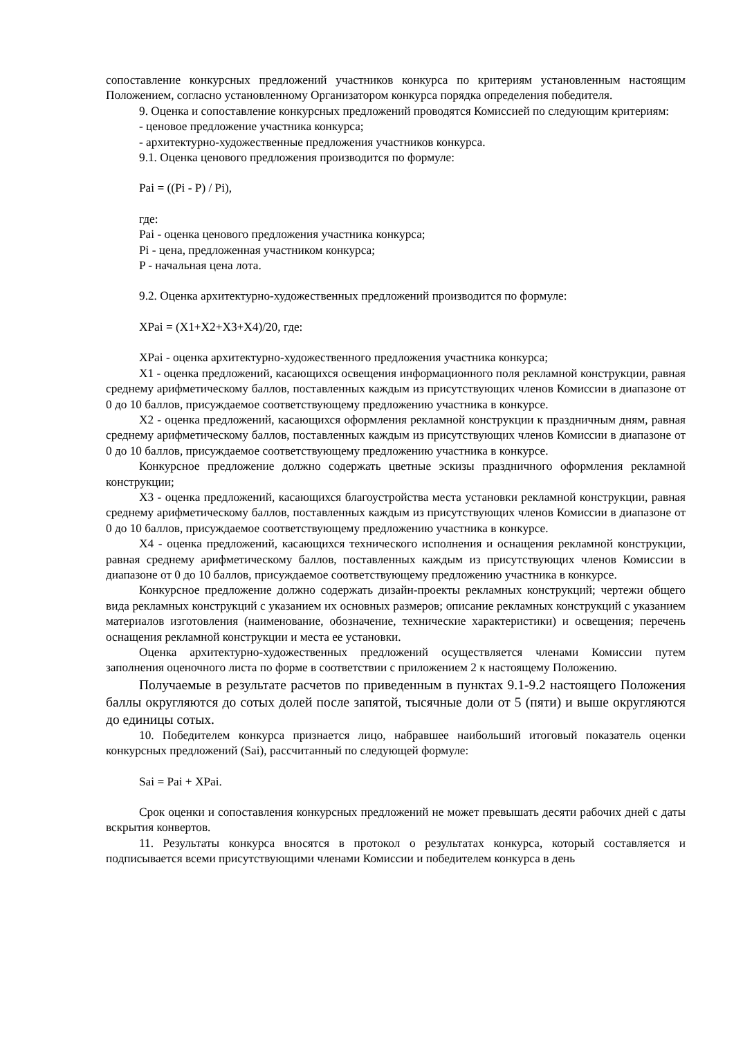сопоставление конкурсных предложений участников конкурса по критериям установленным настоящим Положением, согласно установленному Организатором конкурса порядка определения победителя.
9. Оценка и сопоставление конкурсных предложений проводятся Комиссией по следующим критериям:
- ценовое предложение участника конкурса;
- архитектурно-художественные предложения участников конкурса.
9.1. Оценка ценового предложения производится по формуле:
Pai = ((Pi - P) / Pi),
где:
Pai - оценка ценового предложения участника конкурса;
Pi - цена, предложенная участником конкурса;
P - начальная цена лота.
9.2. Оценка архитектурно-художественных предложений производится по формуле:
XPai = (X1+X2+X3+X4)/20, где:
XPai - оценка архитектурно-художественного предложения участника конкурса;
X1 - оценка предложений, касающихся освещения информационного поля рекламной конструкции, равная среднему арифметическому баллов, поставленных каждым из присутствующих членов Комиссии в диапазоне от 0 до 10 баллов, присуждаемое соответствующему предложению участника в конкурсе.
X2 - оценка предложений, касающихся оформления рекламной конструкции к праздничным дням, равная среднему арифметическому баллов, поставленных каждым из присутствующих членов Комиссии в диапазоне от 0 до 10 баллов, присуждаемое соответствующему предложению участника в конкурсе.
Конкурсное предложение должно содержать цветные эскизы праздничного оформления рекламной конструкции;
X3 - оценка предложений, касающихся благоустройства места установки рекламной конструкции, равная среднему арифметическому баллов, поставленных каждым из присутствующих членов Комиссии в диапазоне от 0 до 10 баллов, присуждаемое соответствующему предложению участника в конкурсе.
X4 - оценка предложений, касающихся технического исполнения и оснащения рекламной конструкции, равная среднему арифметическому баллов, поставленных каждым из присутствующих членов Комиссии в диапазоне от 0 до 10 баллов, присуждаемое соответствующему предложению участника в конкурсе.
Конкурсное предложение должно содержать дизайн-проекты рекламных конструкций; чертежи общего вида рекламных конструкций с указанием их основных размеров; описание рекламных конструкций с указанием материалов изготовления (наименование, обозначение, технические характеристики) и освещения; перечень оснащения рекламной конструкции и места ее установки.
Оценка архитектурно-художественных предложений осуществляется членами Комиссии путем заполнения оценочного листа по форме в соответствии с приложением 2 к настоящему Положению.
Получаемые в результате расчетов по приведенным в пунктах 9.1-9.2 настоящего Положения баллы округляются до сотых долей после запятой, тысячные доли от 5 (пяти) и выше округляются до единицы сотых.
10. Победителем конкурса признается лицо, набравшее наибольший итоговый показатель оценки конкурсных предложений (Sai), рассчитанный по следующей формуле:
Sai = Pai + XPai.
Срок оценки и сопоставления конкурсных предложений не может превышать десяти рабочих дней с даты вскрытия конвертов.
11. Результаты конкурса вносятся в протокол о результатах конкурса, который составляется и подписывается всеми присутствующими членами Комиссии и победителем конкурса в день